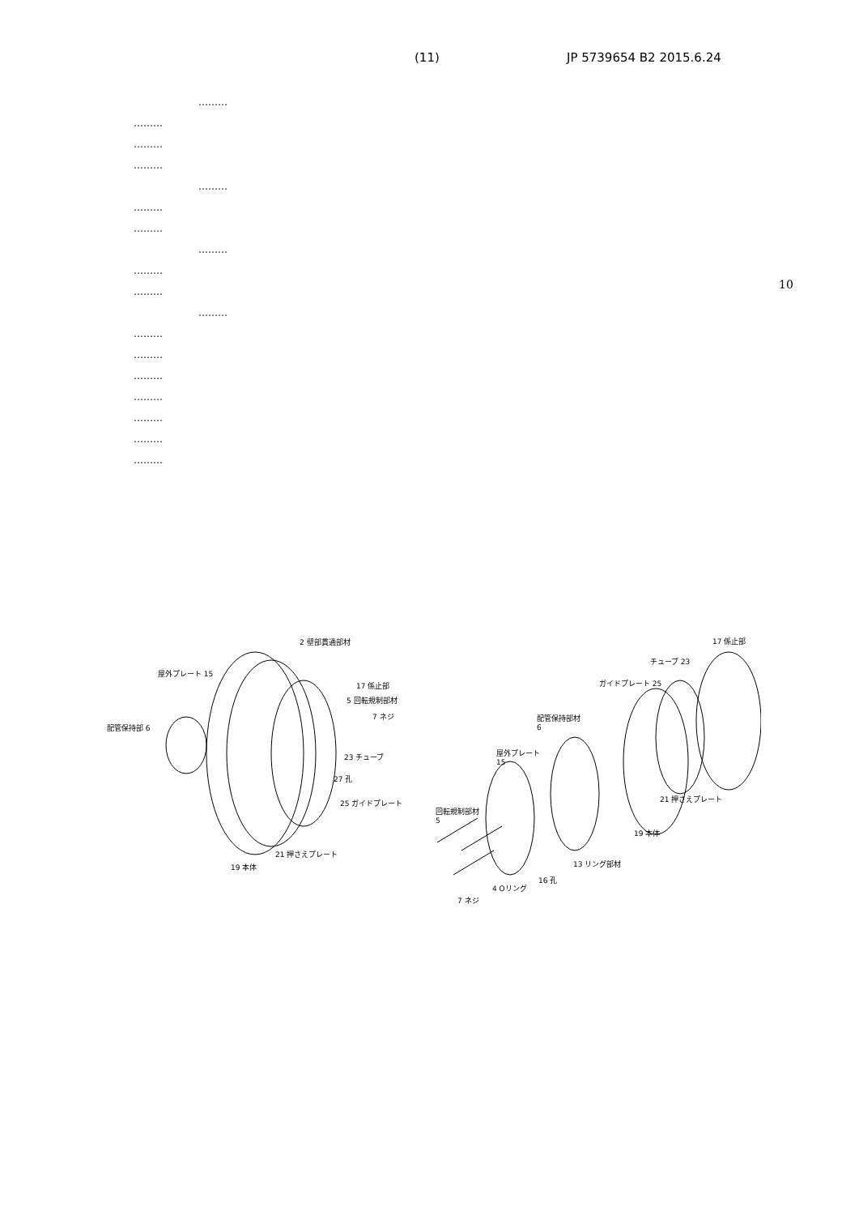(11) JP 5739654 B2 2015.6.24
………
………
………
………
………
………
………
………
………
………
………
………
………
………
………
………
………
………
10
2 壁部貫通部材
屋外プレート 15
17 係止部
5 回転規制部材
7 ネジ
配管保持部 6
23 チューブ
27 孔
25 ガイドプレート
21 押さえプレート
19 本体
17 係止部
チューブ 23
ガイドプレート 25
配管保持部材
6
屋外プレート
15
21 押さえプレート
19 本体
回転規制部材
5
13 リング部材
16 孔
4 Oリング
7 ネジ